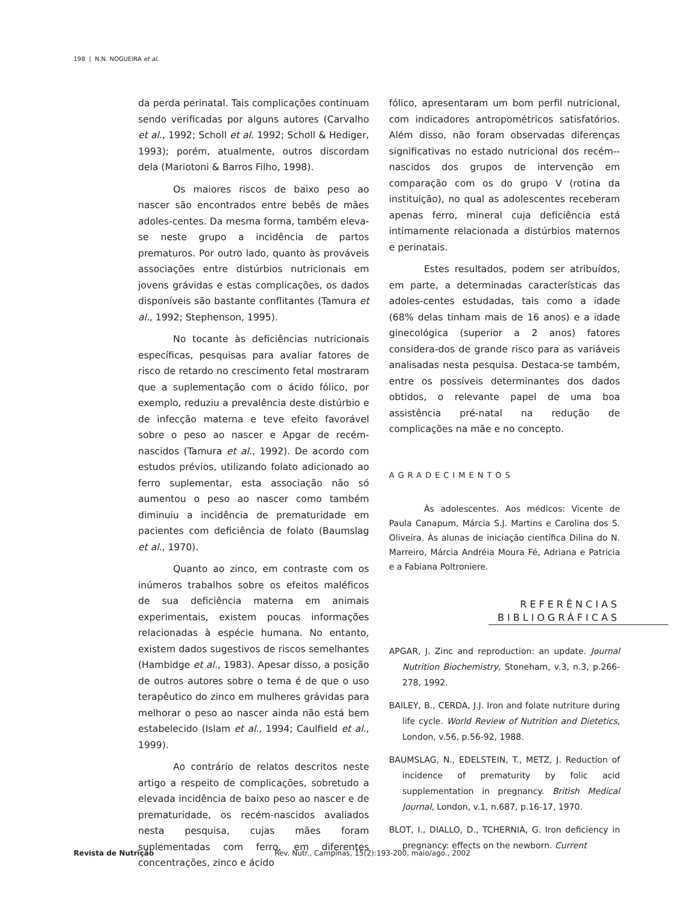198 | N.N. NOGUEIRA et al.
da perda perinatal. Tais complicações continuam sendo verificadas por alguns autores (Carvalho et al., 1992; Scholl et al. 1992; Scholl & Hediger, 1993); porém, atualmente, outros discordam dela (Mariotoni & Barros Filho, 1998).
Os maiores riscos de baixo peso ao nascer são encontrados entre bebês de mães adoles-centes. Da mesma forma, também eleva-se neste grupo a incidência de partos prematuros. Por outro lado, quanto às prováveis associações entre distúrbios nutricionais em jovens grávidas e estas complicações, os dados disponíveis são bastante conflitantes (Tamura et al., 1992; Stephenson, 1995).
No tocante às deficiências nutricionais específicas, pesquisas para avaliar fatores de risco de retardo no crescimento fetal mostraram que a suplementação com o ácido fólico, por exemplo, reduziu a prevalência deste distúrbio e de infecção materna e teve efeito favorável sobre o peso ao nascer e Apgar de recém-nascidos (Tamura et al., 1992). De acordo com estudos prévios, utilizando folato adicionado ao ferro suplementar, esta associação não só aumentou o peso ao nascer como também diminuiu a incidência de prematuridade em pacientes com deficiência de folato (Baumslag et al., 1970).
Quanto ao zinco, em contraste com os inúmeros trabalhos sobre os efeitos maléficos de sua deficiência materna em animais experimentais, existem poucas informações relacionadas à espécie humana. No entanto, existem dados sugestivos de riscos semelhantes (Hambidge et al., 1983). Apesar disso, a posição de outros autores sobre o tema é de que o uso terapêutico do zinco em mulheres grávidas para melhorar o peso ao nascer ainda não está bem estabelecido (Islam et al., 1994; Caulfield et al., 1999).
Ao contrário de relatos descritos neste artigo a respeito de complicações, sobretudo a elevada incidência de baixo peso ao nascer e de prematuridade, os recém-nascidos avaliados nesta pesquisa, cujas mães foram suplementadas com ferro, em diferentes concentrações, zinco e ácido
fólico, apresentaram um bom perfil nutricional, com indicadores antropométricos satisfatórios. Além disso, não foram observadas diferenças significativas no estado nutricional dos recém--nascidos dos grupos de intervenção em comparação com os do grupo V (rotina da instituição), no qual as adolescentes receberam apenas ferro, mineral cuja deficiência está intimamente relacionada a distúrbios maternos e perinatais.
Estes resultados, podem ser atribuídos, em parte, a determinadas características das adoles-centes estudadas, tais como a idade (68% delas tinham mais de 16 anos) e a idade ginecológica (superior a 2 anos) fatores considera-dos de grande risco para as variáveis analisadas nesta pesquisa. Destaca-se também, entre os possíveis determinantes dos dados obtidos, o relevante papel de uma boa assistência pré-natal na redução de complicações na mãe e no concepto.
AGRADECIMENTOS
Às adolescentes. Aos médicos: Vicente de Paula Canapum, Márcia S.J. Martins e Carolina dos S. Oliveira. Às alunas de iniciação científica Dilina do N. Marreiro, Márcia Andréia Moura Fé, Adriana e Patricia e a Fabiana Poltroniere.
REFERÊNCIAS
BIBLIOGRÁFICAS
APGAR, J. Zinc and reproduction: an update. Journal Nutrition Biochemistry, Stoneham, v.3, n.3, p.266-278, 1992.
BAILEY, B., CERDA, J.J. Iron and folate nutriture during life cycle. World Review of Nutrition and Dietetics, London, v.56, p.56-92, 1988.
BAUMSLAG, N., EDELSTEIN, T., METZ, J. Reduction of incidence of prematurity by folic acid supplementation in pregnancy. British Medical Journal, London, v.1, n.687, p.16-17, 1970.
BLOT, I., DIALLO, D., TCHERNIA, G. Iron deficiency in pregnancy: effects on the newborn. Current
Revista de Nutrição Rev. Nutr., Campinas, 15(2):193-200, maio/ago., 2002